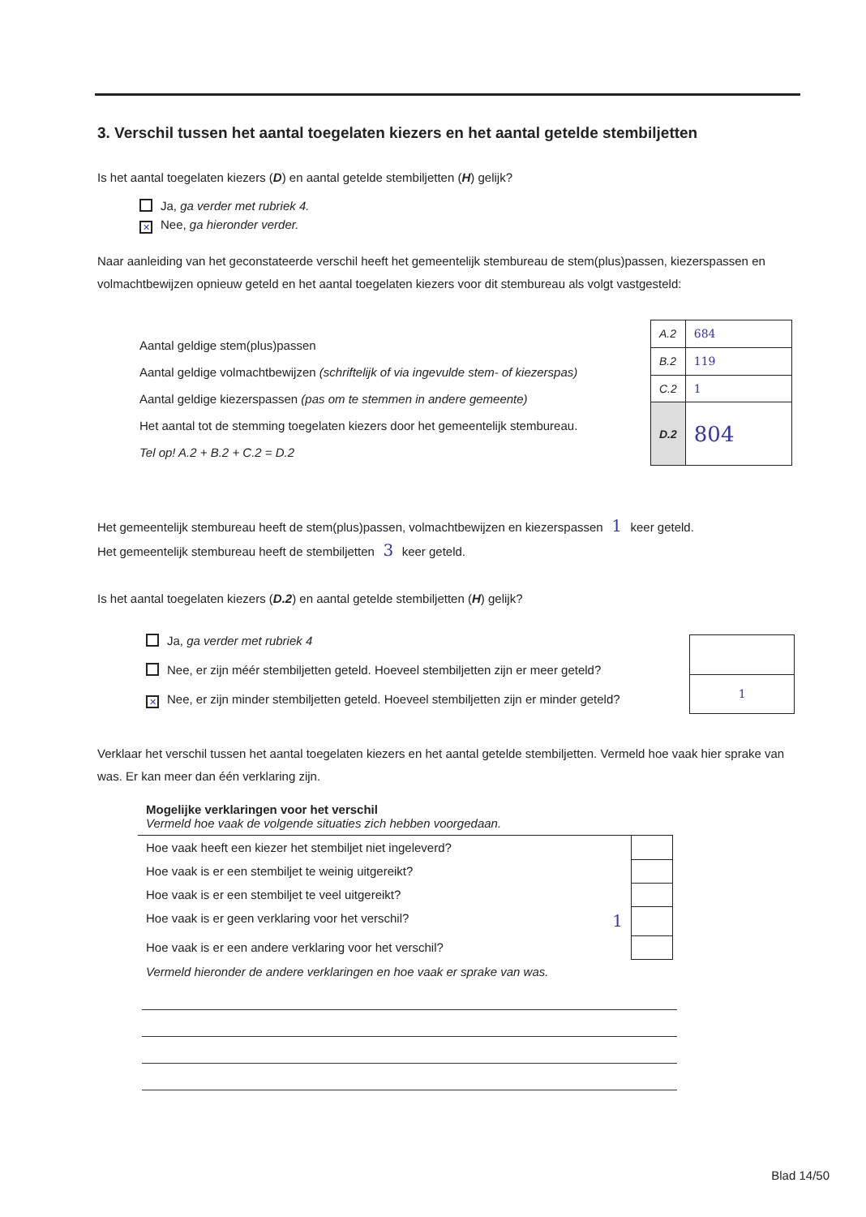3. Verschil tussen het aantal toegelaten kiezers en het aantal getelde stembiljetten
Is het aantal toegelaten kiezers (D) en aantal getelde stembiljetten (H) gelijk?
Ja, ga verder met rubriek 4.
✕ Nee, ga hieronder verder.
Naar aanleiding van het geconstateerde verschil heeft het gemeentelijk stembureau de stem(plus)passen, kiezerspassen en volmachtbewijzen opnieuw geteld en het aantal toegelaten kiezers voor dit stembureau als volgt vastgesteld:
Aantal geldige stem(plus)passen
Aantal geldige volmachtbewijzen (schriftelijk of via ingevulde stem- of kiezerspas)
Aantal geldige kiezerspassen (pas om te stemmen in andere gemeente)
Het aantal tot de stemming toegelaten kiezers door het gemeentelijk stembureau.
Tel op! A.2 + B.2 + C.2 = D.2
| A.2 | 684 |
| B.2 | 119 |
| C.2 | 1 |
| D.2 | 804 |
Het gemeentelijk stembureau heeft de stem(plus)passen, volmachtbewijzen en kiezerspassen 1 keer geteld.
Het gemeentelijk stembureau heeft de stembiljetten 3 keer geteld.
Is het aantal toegelaten kiezers (D.2) en aantal getelde stembiljetten (H) gelijk?
Ja, ga verder met rubriek 4
Nee, er zijn méér stembiljetten geteld. Hoeveel stembiljetten zijn er meer geteld?
✕ Nee, er zijn minder stembiljetten geteld. Hoeveel stembiljetten zijn er minder geteld?
| 1 |
Verklaar het verschil tussen het aantal toegelaten kiezers en het aantal getelde stembiljetten. Vermeld hoe vaak hier sprake van was. Er kan meer dan één verklaring zijn.
| Mogelijke verklaringen voor het verschil Vermeld hoe vaak de volgende situaties zich hebben voorgedaan. | |
| Hoe vaak heeft een kiezer het stembiljet niet ingeleverd? | |
| Hoe vaak is er een stembiljet te weinig uitgereikt? | |
| Hoe vaak is er een stembiljet te veel uitgereikt? | |
| Hoe vaak is er geen verklaring voor het verschil? 1 | |
| Hoe vaak is er een andere verklaring voor het verschil? | |
| Vermeld hieronder de andere verklaringen en hoe vaak er sprake van was. | |
Blad 14/50